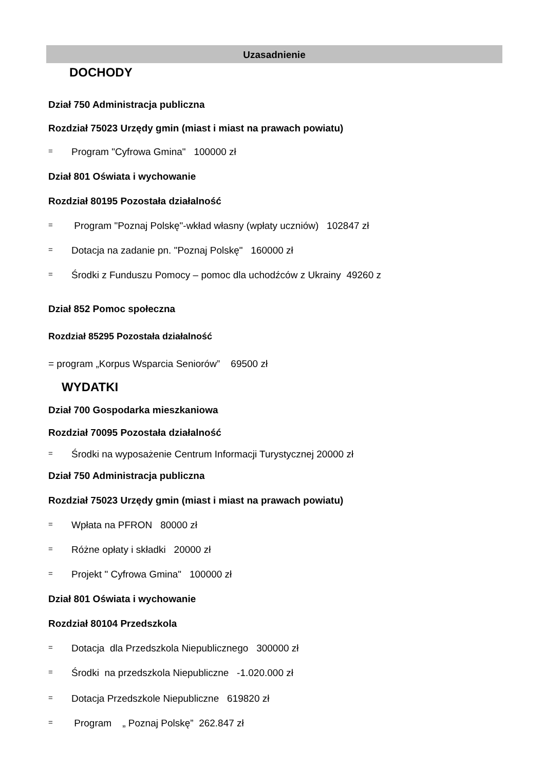Uzasadnienie
DOCHODY
Dział 750 Administracja publiczna
Rozdział 75023 Urzędy gmin (miast i miast na prawach powiatu)
= Program "Cyfrowa Gmina" 100000 zł
Dział 801 Oświata i wychowanie
Rozdział 80195 Pozostała działalność
= Program "Poznaj Polskę"-wkład własny (wpłaty uczniów) 102847 zł
= Dotacja na zadanie pn. "Poznaj Polskę" 160000 zł
= Środki z Funduszu Pomocy – pomoc dla uchodźców z Ukrainy 49260 z
Dział 852 Pomoc społeczna
Rozdział 85295 Pozostała działalność
= program „Korpus Wsparcia Seniorów” 69500 zł
WYDATKI
Dział 700 Gospodarka mieszkaniowa
Rozdział 70095 Pozostała działalność
= Środki na wyposażenie Centrum Informacji Turystycznej 20000 zł
Dział 750 Administracja publiczna
Rozdział 75023 Urzędy gmin (miast i miast na prawach powiatu)
= Wpłata na PFRON 80000 zł
= Różne opłaty i składki 20000 zł
= Projekt " Cyfrowa Gmina" 100000 zł
Dział 801 Oświata i wychowanie
Rozdział 80104 Przedszkola
= Dotacja dla Przedszkola Niepublicznego 300000 zł
= Środki na przedszkola Niepubliczne -1.020.000 zł
= Dotacja Przedszkole Niepubliczne 619820 zł
= Program „ Poznaj Polskę” 262.847 zł